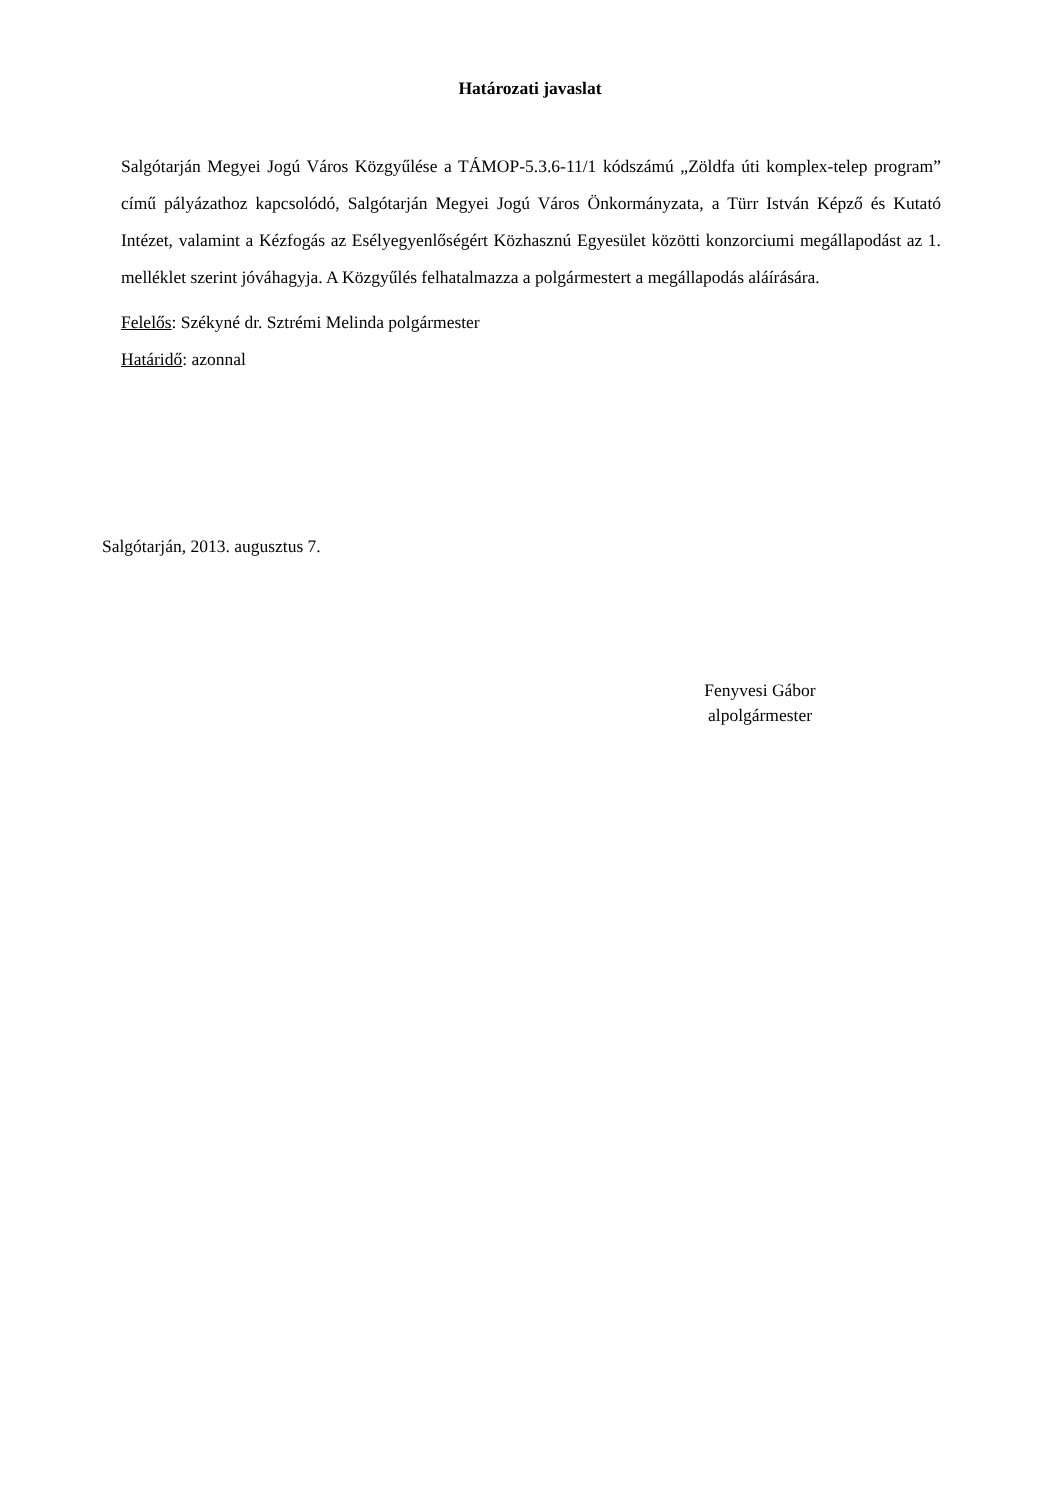Határozati javaslat
Salgótarján Megyei Jogú Város Közgyűlése a TÁMOP-5.3.6-11/1 kódszámú „Zöldfa úti komplex-telep program” című pályázathoz kapcsolódó, Salgótarján Megyei Jogú Város Önkormányzata, a Türr István Képző és Kutató Intézet, valamint a Kézfogás az Esélyegyenlőségért Közhasznú Egyesület közötti konzorciumi megállapodást az 1. melléklet szerint jóváhagyja. A Közgyűlés felhatalmazza a polgármestert a megállapodás aláírására.
Felelős: Székyné dr. Sztrémi Melinda polgármester
Határidő: azonnal
Salgótarján, 2013. augusztus 7.
Fenyvesi Gábor
alpolgármester